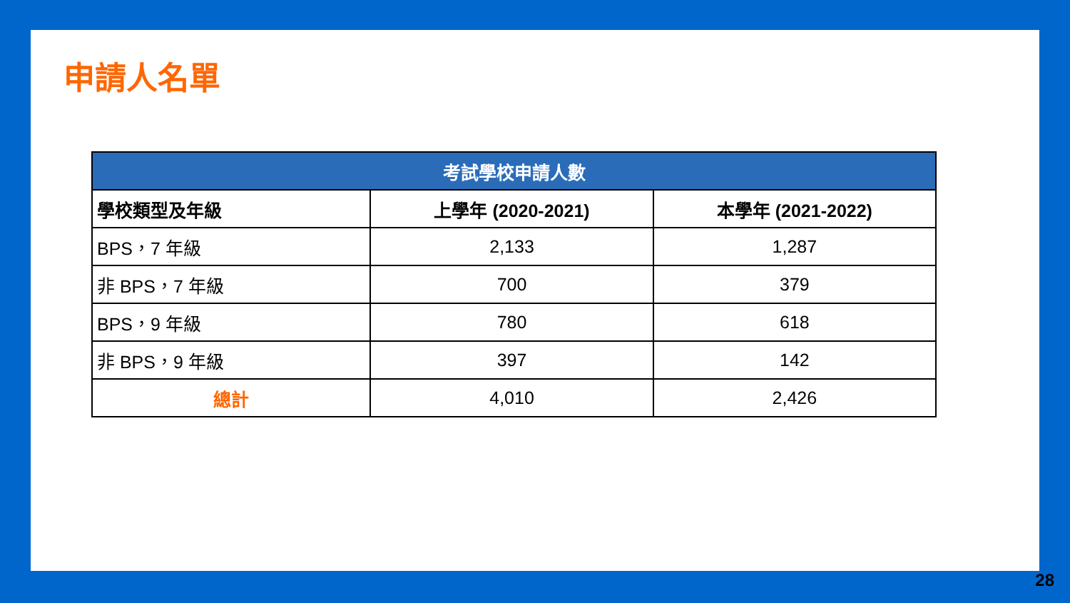申請人名單
| 考試學校申請人數 | | |
| --- | --- | --- |
| 學校類型及年級 | 上學年 (2020-2021) | 本學年 (2021-2022) |
| BPS，7 年級 | 2,133 | 1,287 |
| 非 BPS，7 年級 | 700 | 379 |
| BPS，9 年級 | 780 | 618 |
| 非 BPS，9 年級 | 397 | 142 |
| 總計 | 4,010 | 2,426 |
28